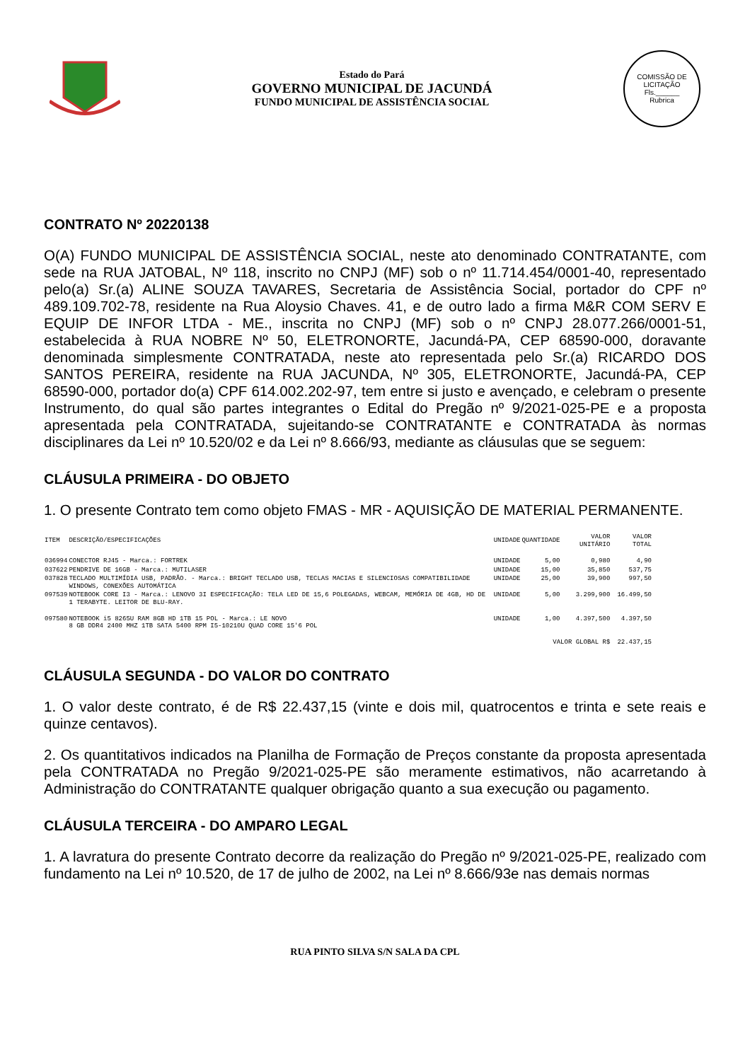Estado do Pará
GOVERNO MUNICIPAL DE JACUNDÁ
FUNDO MUNICIPAL DE ASSISTÊNCIA SOCIAL
COMISSÃO DE LICITAÇÃO
Fls.______
Rubrica
CONTRATO Nº 20220138
O(A) FUNDO MUNICIPAL DE ASSISTÊNCIA SOCIAL, neste ato denominado CONTRATANTE, com sede na RUA JATOBAL, Nº 118, inscrito no CNPJ (MF) sob o nº 11.714.454/0001-40, representado pelo(a) Sr.(a) ALINE SOUZA TAVARES, Secretaria de Assistência Social, portador do CPF nº 489.109.702-78, residente na Rua Aloysio Chaves. 41, e de outro lado a firma M&R COM SERV E EQUIP DE INFOR LTDA - ME., inscrita no CNPJ (MF) sob o nº CNPJ 28.077.266/0001-51, estabelecida à RUA NOBRE Nº 50, ELETRONORTE, Jacundá-PA, CEP 68590-000, doravante denominada simplesmente CONTRATADA, neste ato representada pelo Sr.(a) RICARDO DOS SANTOS PEREIRA, residente na RUA JACUNDA, Nº 305, ELETRONORTE, Jacundá-PA, CEP 68590-000, portador do(a) CPF 614.002.202-97, tem entre si justo e avençado, e celebram o presente Instrumento, do qual são partes integrantes o Edital do Pregão nº 9/2021-025-PE e a proposta apresentada pela CONTRATADA, sujeitando-se CONTRATANTE e CONTRATADA às normas disciplinares da Lei nº 10.520/02 e da Lei nº 8.666/93, mediante as cláusulas que se seguem:
CLÁUSULA PRIMEIRA - DO OBJETO
1. O presente Contrato tem como objeto FMAS - MR - AQUISIÇÃO DE MATERIAL PERMANENTE.
| ITEM | DESCRIÇÃO/ESPECIFICAÇÕES | UNIDADE | QUANTIDADE | VALOR UNITÁRIO | VALOR TOTAL |
| --- | --- | --- | --- | --- | --- |
| 036994 | CONECTOR RJ45 - Marca.: FORTREK | UNIDADE | 5,00 | 0,980 | 4,90 |
| 037622 | PENDRIVE DE 16GB - Marca.: MUTILASER | UNIDADE | 15,00 | 35,850 | 537,75 |
| 037828 | TECLADO MULTIMÍDIA USB, PADRÃO. - Marca.: BRIGHT TECLADO USB, TECLAS MACIAS E SILENCIOSAS COMPATIBILIDADE WINDOWS, CONEXÕES AUTOMÁTICA | UNIDADE | 25,00 | 39,900 | 997,50 |
| 097539 | NOTEBOOK CORE I3 - Marca.: LENOVO 3I ESPECIFICAÇÃO: TELA LED DE 15,6 POLEGADAS, WEBCAM, MEMÓRIA DE 4GB, HD DE 1 TERABYTE. LEITOR DE BLU-RAY. | UNIDADE | 5,00 | 3.299,900 | 16.499,50 |
| 097580 | NOTEBOOK i5 8265U RAM 8GB HD 1TB 15 POL - Marca.: LE NOVO 8 GB DDR4 2400 MHZ 1TB SATA 5400 RPM I5-10210U QUAD CORE 15'6 POL | UNIDADE | 1,00 | 4.397,500 | 4.397,50 |
| VALOR GLOBAL R$ | | | | | 22.437,15 |
CLÁUSULA SEGUNDA - DO VALOR DO CONTRATO
1. O valor deste contrato, é de R$ 22.437,15 (vinte e dois mil, quatrocentos e trinta e sete reais e quinze centavos).
2. Os quantitativos indicados na Planilha de Formação de Preços constante da proposta apresentada pela CONTRATADA no Pregão 9/2021-025-PE são meramente estimativos, não acarretando à Administração do CONTRATANTE qualquer obrigação quanto a sua execução ou pagamento.
CLÁUSULA TERCEIRA - DO AMPARO LEGAL
1. A lavratura do presente Contrato decorre da realização do Pregão nº 9/2021-025-PE, realizado com fundamento na Lei nº 10.520, de 17 de julho de 2002, na Lei nº 8.666/93e nas demais normas
RUA PINTO SILVA S/N SALA DA CPL